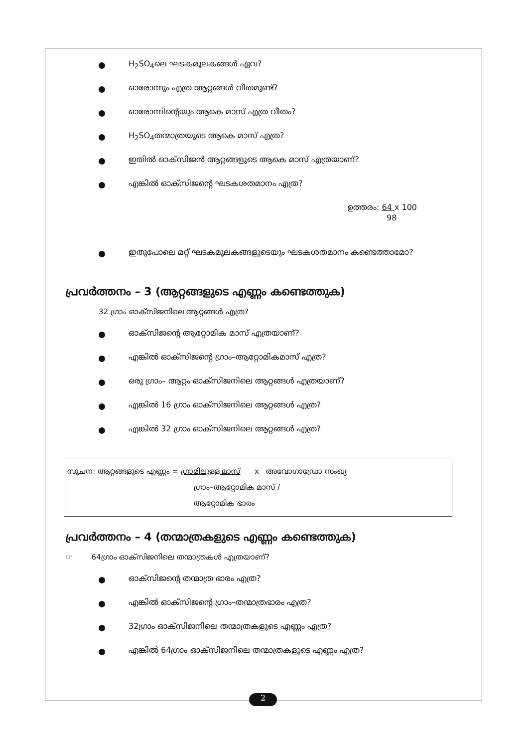H<sub>2</sub>SO<sub>4</sub>ലെ ഘടകമൂലകങ്ങൾ ഏവ?
ഓരോന്നും എത്ര ആറ്റങ്ങൾ വീതമുണ്ട്?
ഓരോന്നിന്റെയും ആകെ മാസ് എത്ര വീതം?
H<sub>2</sub>SO<sub>4</sub>തന്മാത്രയുടെ ആകെ മാസ് എത്ര?
ഇതിൽ ഓക്സിജൻ ആറ്റങ്ങളുടെ ആകെ മാസ് എത്രയാണ്?
എങ്കിൽ ഓക്സിജന്റെ ഘടകശതമാനം എത്ര?
ഉത്തരം: 64 x 100
98
ഇതുപോലെ മറ്റ് ഘടകമൂലകങ്ങളുടെയും ഘടകശതമാനം കണ്ടെത്താമോ?
പ്രവർത്തനം – 3 (ആറ്റങ്ങളുടെ എണ്ണം കണ്ടെത്തുക)
32 ഗ്രാം ഓക്സിജനിലെ ആറ്റങ്ങൾ എത്ര?
ഓക്സിജന്റെ ആറ്റോമിക മാസ് എത്രയാണ്?
എങ്കിൽ ഓക്സിജന്റെ ഗ്രാം–ആറ്റോമികമാസ് എത്ര?
ഒരു ഗ്രാം– ആറ്റം ഓക്സിജനിലെ ആറ്റങ്ങൾ എത്രയാണ്?
എങ്കിൽ 16 ഗ്രാം ഓക്സിജനിലെ ആറ്റങ്ങൾ എത്ര?
എങ്കിൽ 32 ഗ്രാം ഓക്സിജനിലെ ആറ്റങ്ങൾ എത്ര?
സൂചന: ആറ്റങ്ങളുടെ എണ്ണം = ഗ്രാമിലുള്ള മാസ് x അവോഗാഡ്രോ സംഖ്യ
ഗ്രാം–ആറ്റോമിക മാസ് /
ആറ്റോമിക ഭാരം
പ്രവർത്തനം – 4 (തന്മാത്രകളുടെ എണ്ണം കണ്ടെത്തുക)
☞ 64ഗ്രാം ഓക്സിജനിലെ തന്മാത്രകൾ എത്രയാണ്?
ഓക്സിജന്റെ തന്മാത്ര ഭാരം എത്ര?
എങ്കിൽ ഓക്സിജന്റെ ഗ്രാം–തന്മാത്രഭാരം എത്ര?
32ഗ്രാം ഓക്സിജനിലെ തന്മാത്രകളുടെ എണ്ണം എത്ര?
എങ്കിൽ 64ഗ്രാം ഓക്സിജനിലെ തന്മാത്രകളുടെ എണ്ണം എത്ര?
2